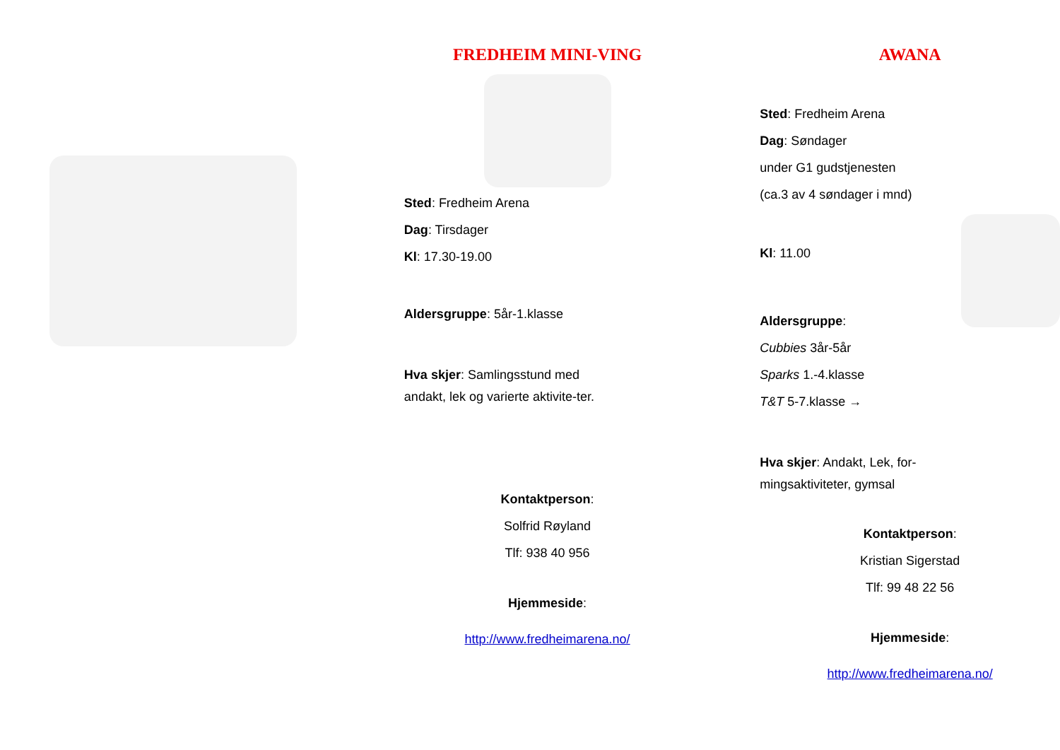FREDHEIM MINI-VING
Sted: Fredheim Arena
Dag: Tirsdager
Kl: 17.30-19.00
Aldersgruppe: 5år-1.klasse
Hva skjer: Samlingsstund med andakt, lek og varierte aktivite-ter.
Kontaktperson:
Solfrid Røyland
Tlf: 938 40 956
Hjemmeside:
http://www.fredheimarena.no/
AWANA
Sted: Fredheim Arena
Dag: Søndager
under G1 gudstjenesten
(ca.3 av 4 søndager i mnd)
Kl: 11.00
Aldersgruppe:
Cubbies 3år-5år
Sparks 1.-4.klasse
T&T 5-7.klasse →
Hva skjer: Andakt, Lek, for-mingsaktiviteter, gymsal
Kontaktperson:
Kristian Sigerstad
Tlf: 99 48 22 56
Hjemmeside:
http://www.fredheimarena.no/